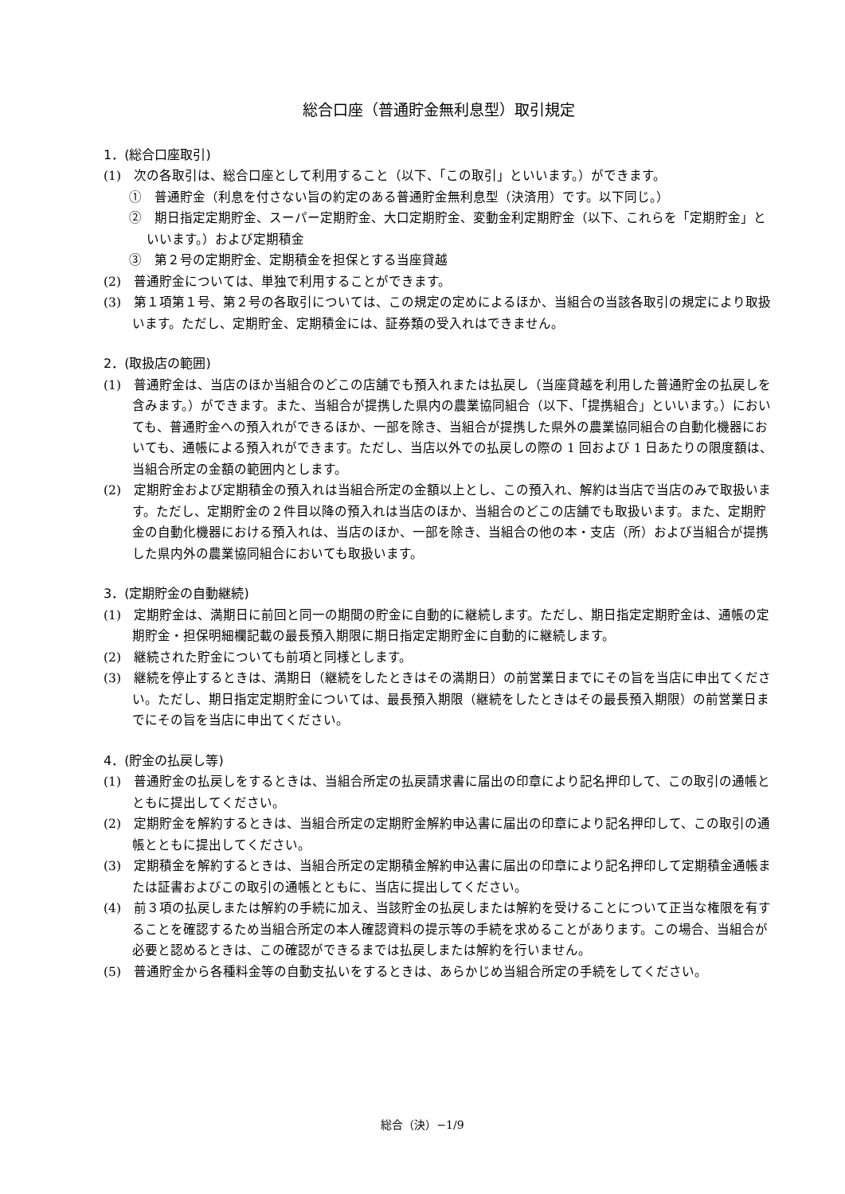総合口座（普通貯金無利息型）取引規定
1．(総合口座取引)
(1)　次の各取引は、総合口座として利用すること（以下、「この取引」といいます。）ができます。
①　普通貯金（利息を付さない旨の約定のある普通貯金無利息型（決済用）です。以下同じ。）
②　期日指定定期貯金、スーパー定期貯金、大口定期貯金、変動金利定期貯金（以下、これらを「定期貯金」といいます。）および定期積金
③　第２号の定期貯金、定期積金を担保とする当座貸越
(2)　普通貯金については、単独で利用することができます。
(3)　第１項第１号、第２号の各取引については、この規定の定めによるほか、当組合の当該各取引の規定により取扱います。ただし、定期貯金、定期積金には、証券類の受入れはできません。
2．(取扱店の範囲)
(1)　普通貯金は、当店のほか当組合のどこの店舗でも預入れまたは払戻し（当座貸越を利用した普通貯金の払戻しを含みます。）ができます。また、当組合が提携した県内の農業協同組合（以下、「提携組合」といいます。）においても、普通貯金への預入れができるほか、一部を除き、当組合が提携した県外の農業協同組合の自動化機器においても、通帳による預入れができます。ただし、当店以外での払戻しの際の 1 回および 1 日あたりの限度額は、当組合所定の金額の範囲内とします。
(2)　定期貯金および定期積金の預入れは当組合所定の金額以上とし、この預入れ、解約は当店で当店のみで取扱います。ただし、定期貯金の２件目以降の預入れは当店のほか、当組合のどこの店舗でも取扱います。また、定期貯金の自動化機器における預入れは、当店のほか、一部を除き、当組合の他の本・支店（所）および当組合が提携した県内外の農業協同組合においても取扱います。
3．(定期貯金の自動継続)
(1)　定期貯金は、満期日に前回と同一の期間の貯金に自動的に継続します。ただし、期日指定定期貯金は、通帳の定期貯金・担保明細欄記載の最長預入期限に期日指定定期貯金に自動的に継続します。
(2)　継続された貯金についても前項と同様とします。
(3)　継続を停止するときは、満期日（継続をしたときはその満期日）の前営業日までにその旨を当店に申出てください。ただし、期日指定定期貯金については、最長預入期限（継続をしたときはその最長預入期限）の前営業日までにその旨を当店に申出てください。
4．(貯金の払戻し等)
(1)　普通貯金の払戻しをするときは、当組合所定の払戻請求書に届出の印章により記名押印して、この取引の通帳とともに提出してください。
(2)　定期貯金を解約するときは、当組合所定の定期貯金解約申込書に届出の印章により記名押印して、この取引の通帳とともに提出してください。
(3)　定期積金を解約するときは、当組合所定の定期積金解約申込書に届出の印章により記名押印して定期積金通帳または証書およびこの取引の通帳とともに、当店に提出してください。
(4)　前３項の払戻しまたは解約の手続に加え、当該貯金の払戻しまたは解約を受けることについて正当な権限を有することを確認するため当組合所定の本人確認資料の提示等の手続を求めることがあります。この場合、当組合が必要と認めるときは、この確認ができるまでは払戻しまたは解約を行いません。
(5)　普通貯金から各種料金等の自動支払いをするときは、あらかじめ当組合所定の手続をしてください。
総合（決）−1/9